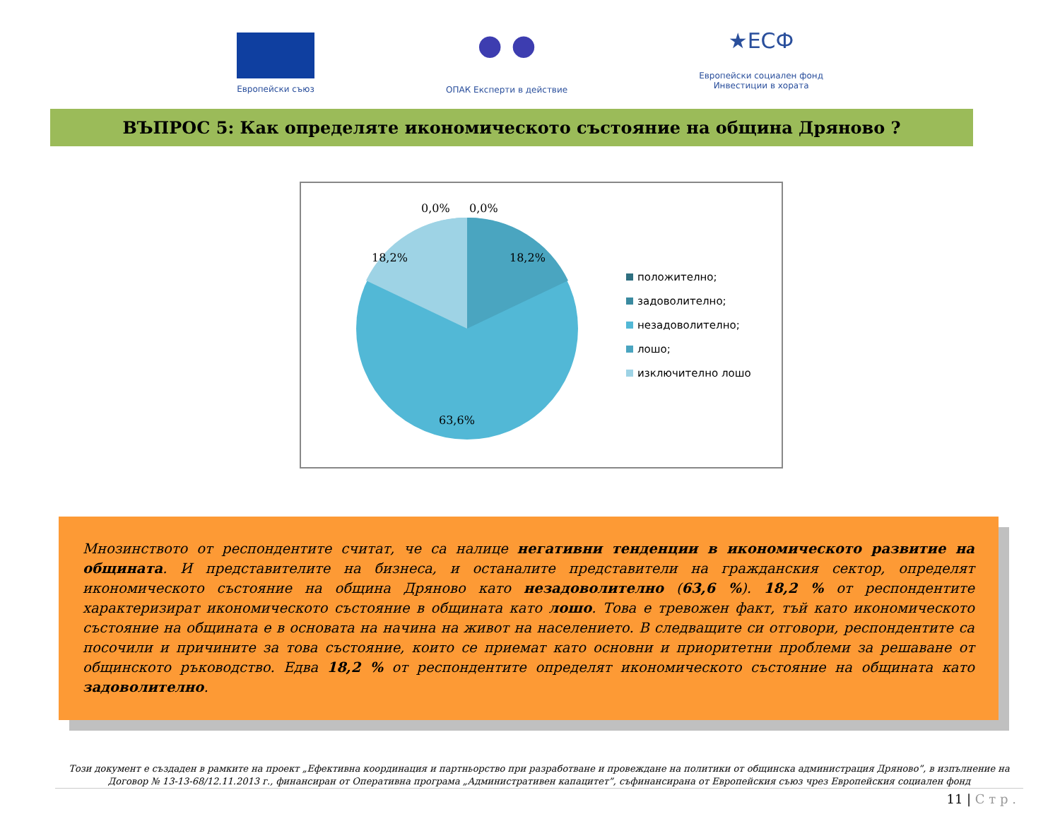Европейски съюз
● ●
ОПАК Експерти в действие
★ЕСФ
Европейски социален фонд
Инвестиции в хората
ВЪПРОС 5: Как определяте икономическото състояние на община Дряново ?
0,0%
0,0%
18,2%
18,2%
63,6%
положително;
задоволително;
незадоволително;
лошо;
изключително лошо
Мнозинството от респондентите считат, че са налице негативни тенденции в икономическото развитие на общината. И представителите на бизнеса, и останалите представители на гражданския сектор, определят икономическото състояние на община Дряново като незадоволително (63,6 %). 18,2 % от респондентите характеризират икономическото състояние в общината като лошо. Това е тревожен факт, тъй като икономическото състояние на общината е в основата на начина на живот на населението. В следващите си отговори, респондентите са посочили и причините за това състояние, които се приемат като основни и приоритетни проблеми за решаване от общинското ръководство. Едва 18,2 % от респондентите определят икономическото състояние на общината като задоволително.
Този документ е създаден в рамките на проект „Ефективна координация и партньорство при разработване и провеждане на политики от общинска администрация Дряново”, в изпълнение на Договор № 13-13-68/12.11.2013 г., финансиран от Оперативна програма „Административен капацитет”, съфинансирана от Европейския съюз чрез Европейския социален фонд
11 | С т р .